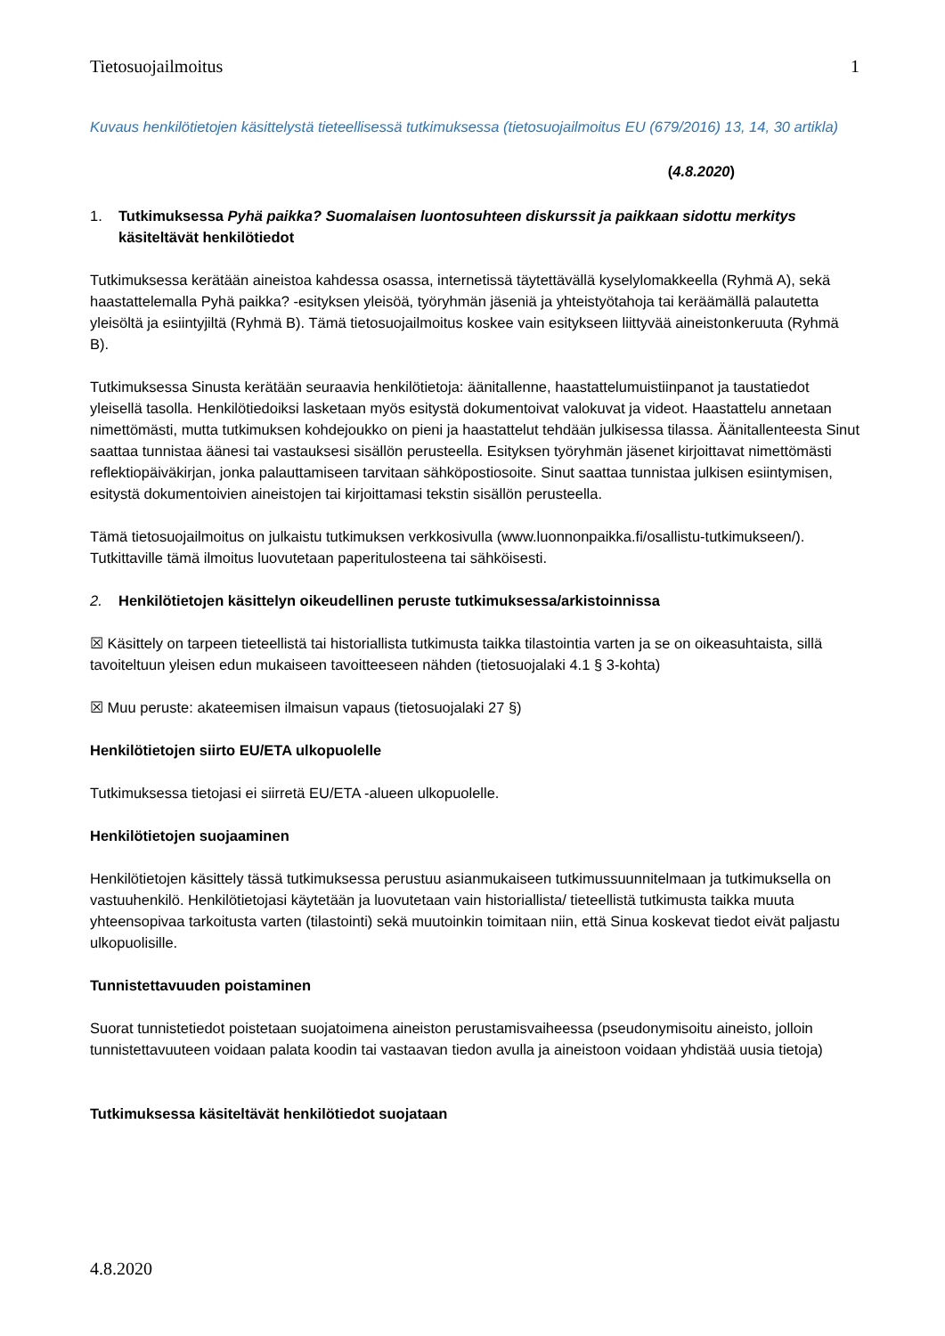Tietosuojailmoitus 1
Kuvaus henkilötietojen käsittelystä tieteellisessä tutkimuksessa (tietosuojailmoitus EU (679/2016) 13, 14, 30 artikla)
(4.8.2020)
1. Tutkimuksessa Pyhä paikka? Suomalaisen luontosuhteen diskurssit ja paikkaan sidottu merkitys käsiteltävät henkilötiedot
Tutkimuksessa kerätään aineistoa kahdessa osassa, internetissä täytettävällä kyselylomakkeella (Ryhmä A), sekä haastattelemalla Pyhä paikka? -esityksen yleisöä, työryhmän jäseniä ja yhteistyötahoja tai keräämällä palautetta yleisöltä ja esiintyjiltä (Ryhmä B). Tämä tietosuojailmoitus koskee vain esitykseen liittyvää aineistonkeruuta (Ryhmä B).
Tutkimuksessa Sinusta kerätään seuraavia henkilötietoja: äänitallenne, haastattelumuistiinpanot ja taustatiedot yleisellä tasolla. Henkilötiedoiksi lasketaan myös esitystä dokumentoivat valokuvat ja videot. Haastattelu annetaan nimettömästi, mutta tutkimuksen kohdejoukko on pieni ja haastattelut tehdään julkisessa tilassa. Äänitallenteesta Sinut saattaa tunnistaa äänesi tai vastauksesi sisällön perusteella. Esityksen työryhmän jäsenet kirjoittavat nimettömästi reflektiopäiväkirjan, jonka palauttamiseen tarvitaan sähköpostiosoite. Sinut saattaa tunnistaa julkisen esiintymisen, esitystä dokumentoivien aineistojen tai kirjoittamasi tekstin sisällön perusteella.
Tämä tietosuojailmoitus on julkaistu tutkimuksen verkkosivulla (www.luonnonpaikka.fi/osallistu-tutkimukseen/). Tutkittaville tämä ilmoitus luovutetaan paperitulosteena tai sähköisesti.
2. Henkilötietojen käsittelyn oikeudellinen peruste tutkimuksessa/arkistoinnissa
☒ Käsittely on tarpeen tieteellistä tai historiallista tutkimusta taikka tilastointia varten ja se on oikeasuhtaista, sillä tavoiteltuun yleisen edun mukaiseen tavoitteeseen nähden (tietosuojalaki 4.1 § 3-kohta)
☒ Muu peruste: akateemisen ilmaisun vapaus (tietosuojalaki 27 §)
Henkilötietojen siirto EU/ETA ulkopuolelle
Tutkimuksessa tietojasi ei siirretä EU/ETA -alueen ulkopuolelle.
Henkilötietojen suojaaminen
Henkilötietojen käsittely tässä tutkimuksessa perustuu asianmukaiseen tutkimussuunnitelmaan ja tutkimuksella on vastuuhenkilö. Henkilötietojasi käytetään ja luovutetaan vain historiallista/ tieteellistä tutkimusta taikka muuta yhteensopivaa tarkoitusta varten (tilastointi) sekä muutoinkin toimitaan niin, että Sinua koskevat tiedot eivät paljastu ulkopuolisille.
Tunnistettavuuden poistaminen
Suorat tunnistetiedot poistetaan suojatoimena aineiston perustamisvaiheessa (pseudonymisoitu aineisto, jolloin tunnistettavuuteen voidaan palata koodin tai vastaavan tiedon avulla ja aineistoon voidaan yhdistää uusia tietoja)
Tutkimuksessa käsiteltävät henkilötiedot suojataan
4.8.2020